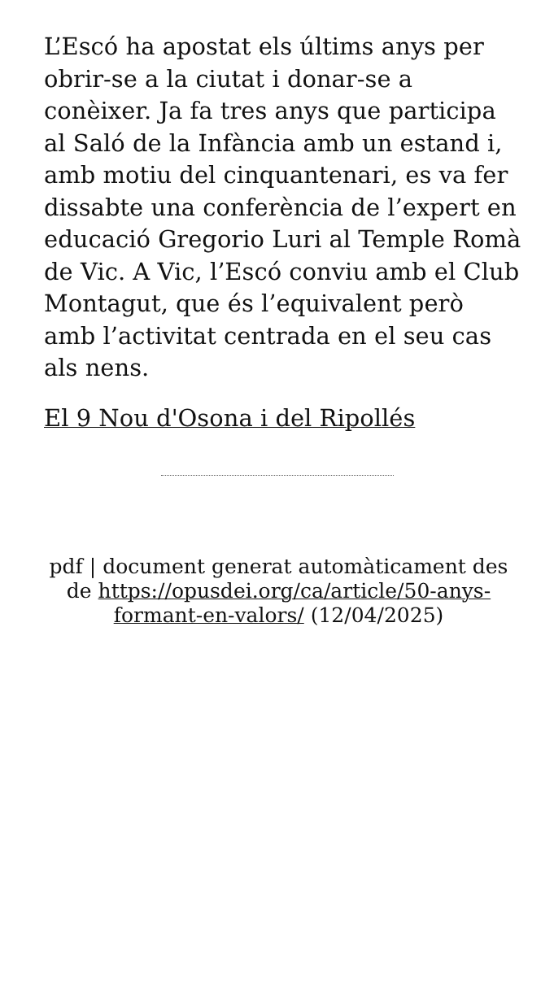L’Escó ha apostat els últims anys per obrir-se a la ciutat i donar-se a conèixer. Ja fa tres anys que participa al Saló de la Infància amb un estand i, amb motiu del cinquantenari, es va fer dissabte una conferència de l’expert en educació Gregorio Luri al Temple Romà de Vic. A Vic, l’Escó conviu amb el Club Montagut, que és l’equivalent però amb l’activitat centrada en el seu cas als nens.
El 9 Nou d'Osona i del Ripollés
pdf | document generat automàticament des de https://opusdei.org/ca/article/50-anys-formant-en-valors/ (12/04/2025)